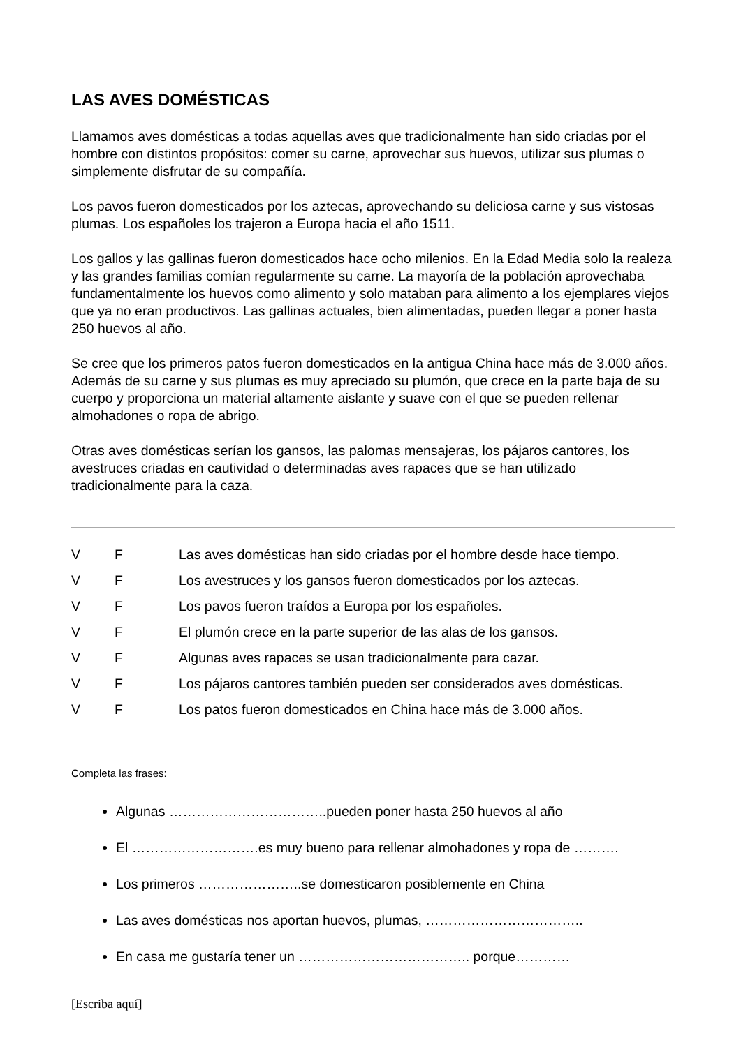LAS AVES DOMÉSTICAS
Llamamos aves domésticas a todas aquellas aves que tradicionalmente han sido criadas por el hombre con distintos propósitos: comer su carne, aprovechar sus huevos, utilizar sus plumas o simplemente disfrutar de su compañía.
Los pavos fueron domesticados por los aztecas, aprovechando su deliciosa carne y sus vistosas plumas. Los españoles los trajeron a Europa hacia el año 1511.
Los gallos y las gallinas fueron domesticados hace ocho milenios. En la Edad Media solo la realeza y las grandes familias comían regularmente su carne. La mayoría de la población aprovechaba fundamentalmente los huevos como alimento y solo mataban para alimento a los ejemplares viejos que ya no eran productivos. Las gallinas actuales, bien alimentadas, pueden llegar a poner hasta 250 huevos al año.
Se cree que los primeros patos fueron domesticados en la antigua China hace más de 3.000 años. Además de su carne y sus plumas es muy apreciado su plumón, que crece en la parte baja de su cuerpo y proporciona un material altamente aislante y suave con el que se pueden rellenar almohadones o ropa de abrigo.
Otras aves domésticas serían los gansos, las palomas mensajeras, los pájaros cantores, los avestruces criadas en cautividad o determinadas aves rapaces que se han utilizado tradicionalmente para la caza.
V F Las aves domésticas han sido criadas por el hombre desde hace tiempo.
V F Los avestruces y los gansos fueron domesticados por los aztecas.
V F Los pavos fueron traídos a Europa por los españoles.
V F El plumón crece en la parte superior de las alas de los gansos.
V F Algunas aves rapaces se usan tradicionalmente para cazar.
V F Los pájaros cantores también pueden ser considerados aves domésticas.
V F Los patos fueron domesticados en China hace más de 3.000 años.
Completa las frases:
Algunas ……………………………..pueden poner hasta 250 huevos al año
El ……………………….es muy bueno para rellenar almohadones y ropa de ……….
Los primeros …………………..se domesticaron posiblemente en China
Las aves domésticas nos aportan huevos, plumas, ……………………………..
En casa me gustaría tener un ……………………………….. porque…………
[Escriba aquí]